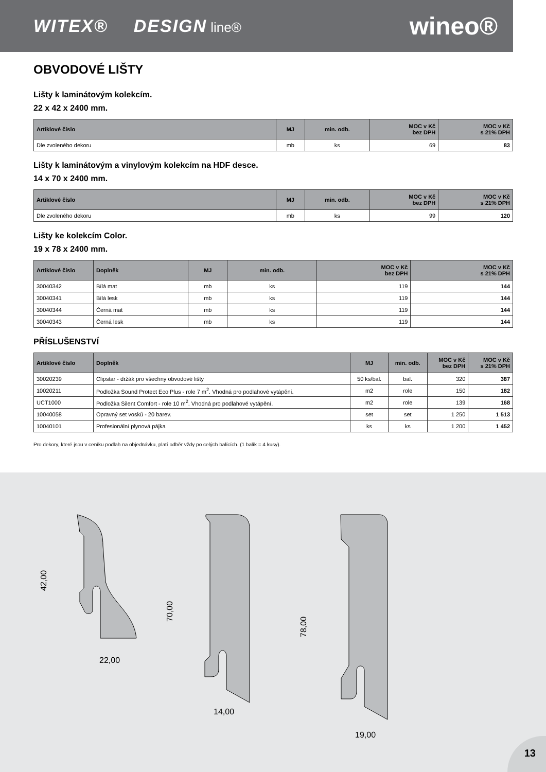WITEX® DESIGN line®
wineo®
OBVODOVÉ LIŠTY
Lišty k laminátovým kolekcím.
22 x 42 x 2400 mm.
| Artiklové číslo | MJ | min. odb. | MOC v Kč bez DPH | MOC v Kč s 21% DPH |
| --- | --- | --- | --- | --- |
| Dle zvoleného dekoru | mb | ks | 69 | 83 |
Lišty k laminátovým a vinylovým kolekcím na HDF desce.
14 x 70 x 2400 mm.
| Artiklové číslo | MJ | min. odb. | MOC v Kč bez DPH | MOC v Kč s 21% DPH |
| --- | --- | --- | --- | --- |
| Dle zvoleného dekoru | mb | ks | 99 | 120 |
Lišty ke kolekcím Color.
19 x 78 x 2400 mm.
| Artiklové číslo | Doplněk | MJ | min. odb. | MOC v Kč bez DPH | MOC v Kč s 21% DPH |
| --- | --- | --- | --- | --- | --- |
| 30040342 | Bílá mat | mb | ks | 119 | 144 |
| 30040341 | Bílá lesk | mb | ks | 119 | 144 |
| 30040344 | Černá mat | mb | ks | 119 | 144 |
| 30040343 | Černá lesk | mb | ks | 119 | 144 |
PŘÍSLUŠENSTVÍ
| Artiklové číslo | Doplněk | MJ | min. odb. | MOC v Kč bez DPH | MOC v Kč s 21% DPH |
| --- | --- | --- | --- | --- | --- |
| 30020239 | Clipstar - držák pro všechny obvodové lišty | 50 ks/bal. | bal. | 320 | 387 |
| 10020211 | Podložka Sound Protect Eco Plus - role 7 m<sup>2</sup>. Vhodná pro podlahové vytápění. | m2 | role | 150 | 182 |
| UCT1000 | Podložka Silent Comfort - role 10 m<sup>2</sup>. Vhodná pro podlahové vytápění. | m2 | role | 139 | 168 |
| 10040058 | Opravný set vosků - 20 barev. | set | set | 1 250 | 1 513 |
| 10040101 | Profesionální plynová pájka | ks | ks | 1 200 | 1 452 |
Pro dekory, které jsou v ceníku podlah na objednávku, platí odběr vždy po celých balících. (1 balík = 4 kusy).
42,00
22,00
70,00
14,00
78,00
19,00
13